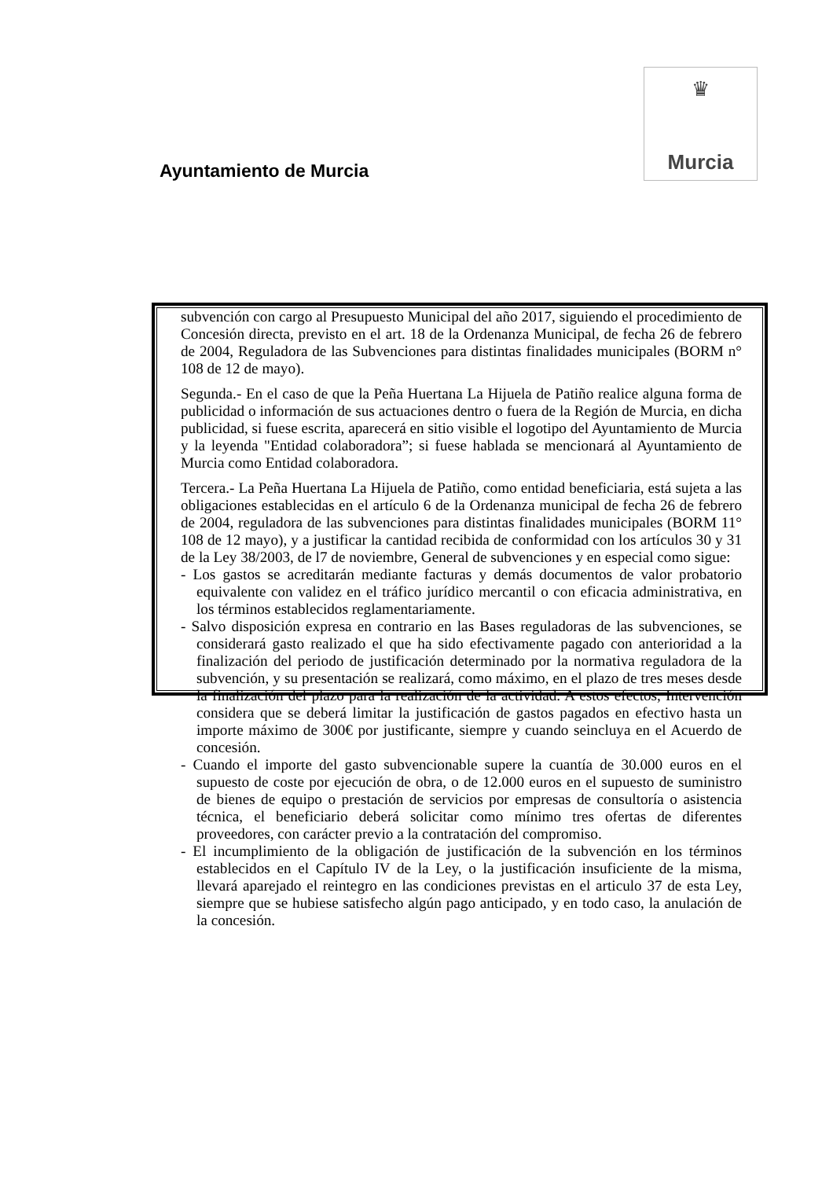♛
Murcia
Ayuntamiento de Murcia
subvención con cargo al Presupuesto Municipal del año 2017, siguiendo el procedimiento de Concesión directa, previsto en el art. 18 de la Ordenanza Municipal, de fecha 26 de febrero de 2004, Reguladora de las Subvenciones para distintas finalidades municipales (BORM n° 108 de 12 de mayo).
Segunda.- En el caso de que la Peña Huertana La Hijuela de Patiño realice alguna forma de publicidad o información de sus actuaciones dentro o fuera de la Región de Murcia, en dicha publicidad, si fuese escrita, aparecerá en sitio visible el logotipo del Ayuntamiento de Murcia y la leyenda "Entidad colaboradora”; si fuese hablada se mencionará al Ayuntamiento de Murcia como Entidad colaboradora.
Tercera.- La Peña Huertana La Hijuela de Patiño, como entidad beneficiaria, está sujeta a las obligaciones establecidas en el artículo 6 de la Ordenanza municipal de fecha 26 de febrero de 2004, reguladora de las subvenciones para distintas finalidades municipales (BORM 11° 108 de 12 mayo), y a justificar la cantidad recibida de conformidad con los artículos 30 y 31 de la Ley 38/2003, de l7 de noviembre, General de subvenciones y en especial como sigue:
- Los gastos se acreditarán mediante facturas y demás documentos de valor probatorio equivalente con validez en el tráfico jurídico mercantil o con eficacia administrativa, en los términos establecidos reglamentariamente.
- Salvo disposición expresa en contrario en las Bases reguladoras de las subvenciones, se considerará gasto realizado el que ha sido efectivamente pagado con anterioridad a la finalización del periodo de justificación determinado por la normativa reguladora de la subvención, y su presentación se realizará, como máximo, en el plazo de tres meses desde la finalización del plazo para la realización de la actividad. A estos efectos, Intervención considera que se deberá limitar la justificación de gastos pagados en efectivo hasta un importe máximo de 300€ por justificante, siempre y cuando seincluya en el Acuerdo de concesión.
- Cuando el importe del gasto subvencionable supere la cuantía de 30.000 euros en el supuesto de coste por ejecución de obra, o de 12.000 euros en el supuesto de suministro de bienes de equipo o prestación de servicios por empresas de consultoría o asistencia técnica, el beneficiario deberá solicitar como mínimo tres ofertas de diferentes proveedores, con carácter previo a la contratación del compromiso.
- El incumplimiento de la obligación de justificación de la subvención en los términos establecidos en el Capítulo IV de la Ley, o la justificación insuficiente de la misma, llevará aparejado el reintegro en las condiciones previstas en el articulo 37 de esta Ley, siempre que se hubiese satisfecho algún pago anticipado, y en todo caso, la anulación de la concesión.